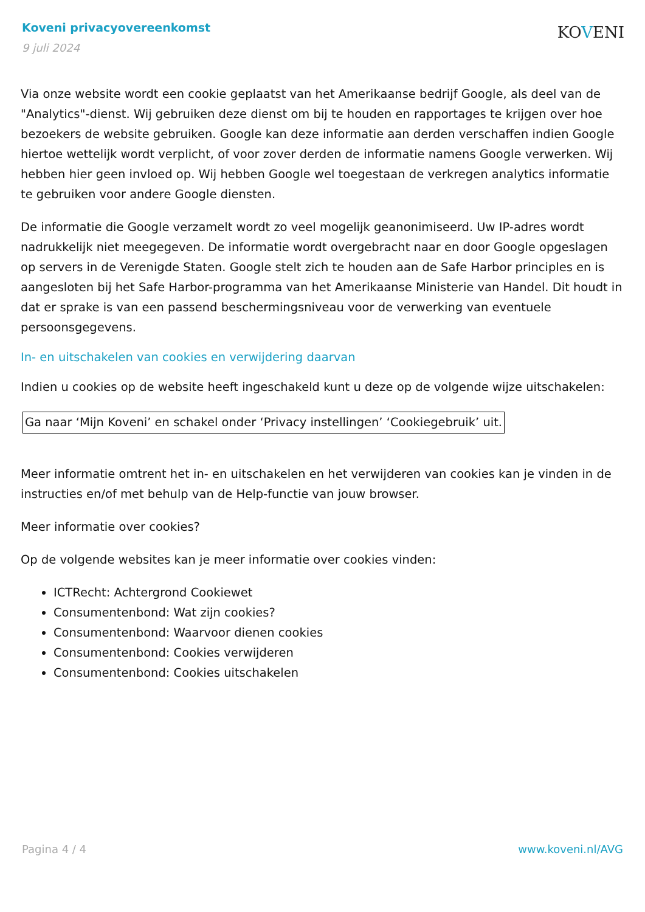Koveni privacyovereenkomst
9 juli 2024
KOVENI
Via onze website wordt een cookie geplaatst van het Amerikaanse bedrijf Google, als deel van de "Analytics"-dienst. Wij gebruiken deze dienst om bij te houden en rapportages te krijgen over hoe bezoekers de website gebruiken. Google kan deze informatie aan derden verschaffen indien Google hiertoe wettelijk wordt verplicht, of voor zover derden de informatie namens Google verwerken. Wij hebben hier geen invloed op. Wij hebben Google wel toegestaan de verkregen analytics informatie te gebruiken voor andere Google diensten.
De informatie die Google verzamelt wordt zo veel mogelijk geanonimiseerd. Uw IP-adres wordt nadrukkelijk niet meegegeven. De informatie wordt overgebracht naar en door Google opgeslagen op servers in de Verenigde Staten. Google stelt zich te houden aan de Safe Harbor principles en is aangesloten bij het Safe Harbor-programma van het Amerikaanse Ministerie van Handel. Dit houdt in dat er sprake is van een passend beschermingsniveau voor de verwerking van eventuele persoonsgegevens.
In- en uitschakelen van cookies en verwijdering daarvan
Indien u cookies op de website heeft ingeschakeld kunt u deze op de volgende wijze uitschakelen:
Ga naar ‘Mijn Koveni’ en schakel onder ‘Privacy instellingen’ ‘Cookiegebruik’ uit.
Meer informatie omtrent het in- en uitschakelen en het verwijderen van cookies kan je vinden in de instructies en/of met behulp van de Help-functie van jouw browser.
Meer informatie over cookies?
Op de volgende websites kan je meer informatie over cookies vinden:
ICTRecht: Achtergrond Cookiewet
Consumentenbond: Wat zijn cookies?
Consumentenbond: Waarvoor dienen cookies
Consumentenbond: Cookies verwijderen
Consumentenbond: Cookies uitschakelen
Pagina 4 / 4 www.koveni.nl/AVG